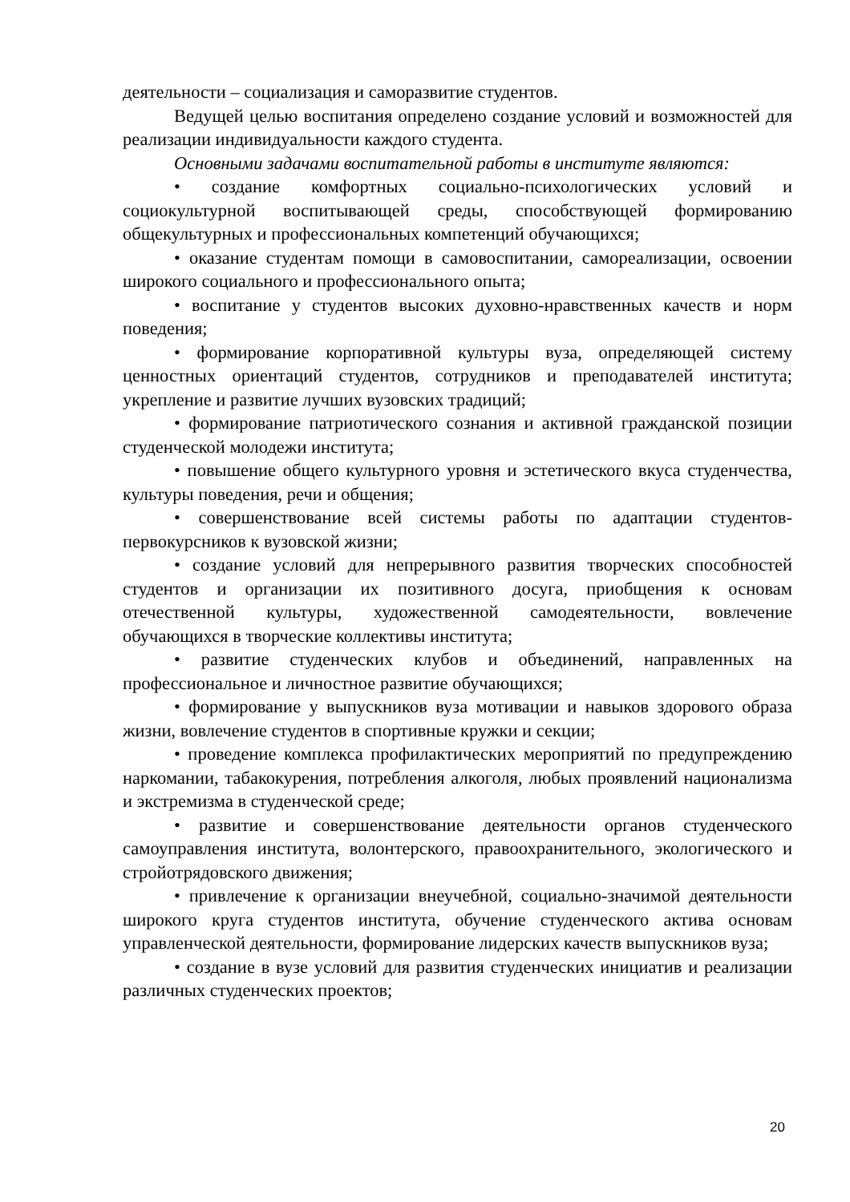деятельности – социализация и саморазвитие студентов.
Ведущей целью воспитания определено создание условий и возможностей для реализации индивидуальности каждого студента.
Основными задачами воспитательной работы в институте являются:
• создание комфортных социально-психологических условий и социокультурной воспитывающей среды, способствующей формированию общекультурных и профессиональных компетенций обучающихся;
• оказание студентам помощи в самовоспитании, самореализации, освоении широкого социального и профессионального опыта;
• воспитание у студентов высоких духовно-нравственных качеств и норм поведения;
• формирование корпоративной культуры вуза, определяющей систему ценностных ориентаций студентов, сотрудников и преподавателей института; укрепление и развитие лучших вузовских традиций;
• формирование патриотического сознания и активной гражданской позиции студенческой молодежи института;
• повышение общего культурного уровня и эстетического вкуса студенчества, культуры поведения, речи и общения;
• совершенствование всей системы работы по адаптации студентов-первокурсников к вузовской жизни;
• создание условий для непрерывного развития творческих способностей студентов и организации их позитивного досуга, приобщения к основам отечественной культуры, художественной самодеятельности, вовлечение обучающихся в творческие коллективы института;
• развитие студенческих клубов и объединений, направленных на профессиональное и личностное развитие обучающихся;
• формирование у выпускников вуза мотивации и навыков здорового образа жизни, вовлечение студентов в спортивные кружки и секции;
• проведение комплекса профилактических мероприятий по предупреждению наркомании, табакокурения, потребления алкоголя, любых проявлений национализма и экстремизма в студенческой среде;
• развитие и совершенствование деятельности органов студенческого самоуправления института, волонтерского, правоохранительного, экологического и стройотрядовского движения;
• привлечение к организации внеучебной, социально-значимой деятельности широкого круга студентов института, обучение студенческого актива основам управленческой деятельности, формирование лидерских качеств выпускников вуза;
• создание в вузе условий для развития студенческих инициатив и реализации различных студенческих проектов;
20